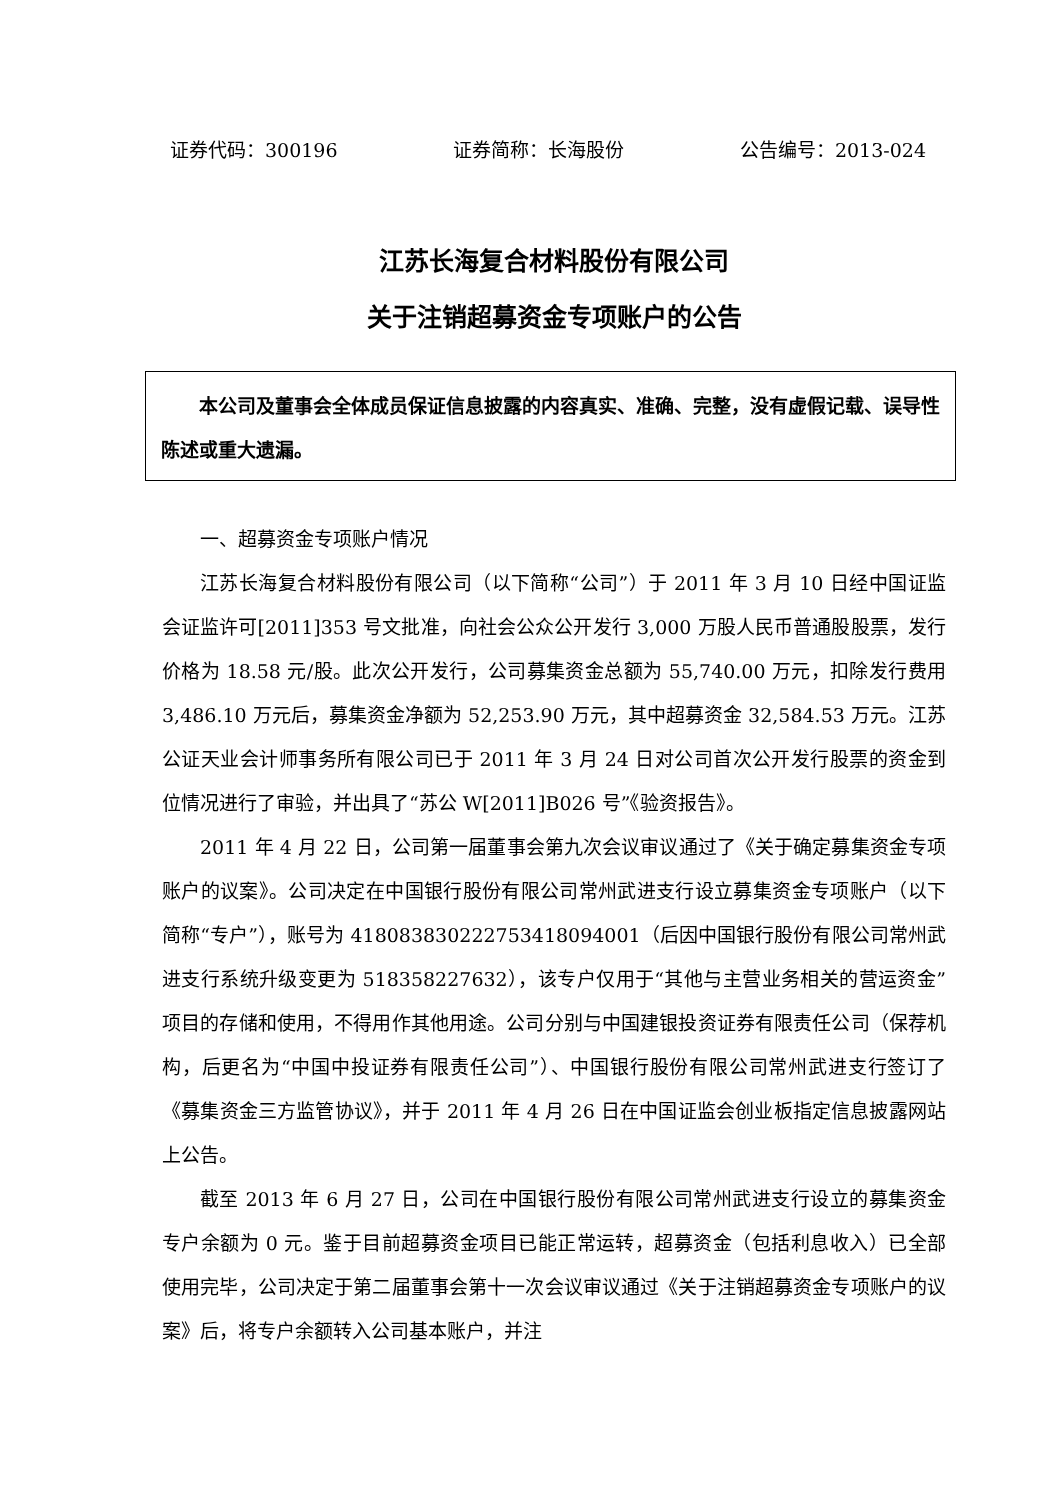证券代码：300196 证券简称：长海股份 公告编号：2013-024
江苏长海复合材料股份有限公司
关于注销超募资金专项账户的公告
本公司及董事会全体成员保证信息披露的内容真实、准确、完整，没有虚假记载、误导性陈述或重大遗漏。
一、超募资金专项账户情况
江苏长海复合材料股份有限公司（以下简称“公司”）于 2011 年 3 月 10 日经中国证监会证监许可[2011]353 号文批准，向社会公众公开发行 3,000 万股人民币普通股股票，发行价格为 18.58 元/股。此次公开发行，公司募集资金总额为 55,740.00 万元，扣除发行费用 3,486.10 万元后，募集资金净额为 52,253.90 万元，其中超募资金 32,584.53 万元。江苏公证天业会计师事务所有限公司已于 2011 年 3 月 24 日对公司首次公开发行股票的资金到位情况进行了审验，并出具了“苏公 W[2011]B026 号”《验资报告》。
2011 年 4 月 22 日，公司第一届董事会第九次会议审议通过了《关于确定募集资金专项账户的议案》。公司决定在中国银行股份有限公司常州武进支行设立募集资金专项账户（以下简称“专户”），账号为 418083830222753418094001（后因中国银行股份有限公司常州武进支行系统升级变更为 518358227632），该专户仅用于“其他与主营业务相关的营运资金”项目的存储和使用，不得用作其他用途。公司分别与中国建银投资证券有限责任公司（保荐机构，后更名为“中国中投证券有限责任公司”）、中国银行股份有限公司常州武进支行签订了《募集资金三方监管协议》，并于 2011 年 4 月 26 日在中国证监会创业板指定信息披露网站上公告。
截至 2013 年 6 月 27 日，公司在中国银行股份有限公司常州武进支行设立的募集资金专户余额为 0 元。鉴于目前超募资金项目已能正常运转，超募资金（包括利息收入）已全部使用完毕，公司决定于第二届董事会第十一次会议审议通过《关于注销超募资金专项账户的议案》后，将专户余额转入公司基本账户，并注